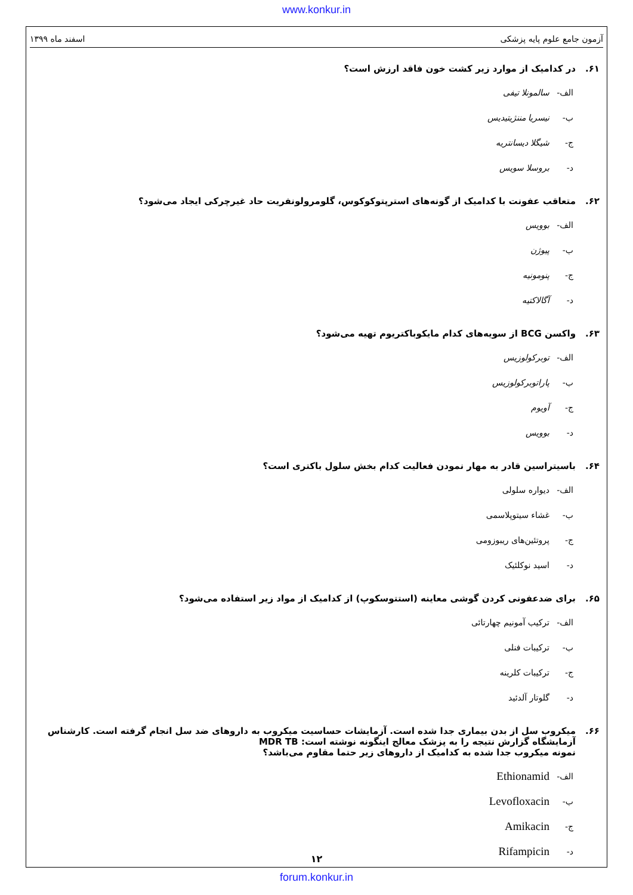www.konkur.in
آزمون جامع علوم پایه پزشکی اسفند ماه ۱۳۹۹
۶۱. در کدامیک از موارد زیر کشت خون فاقد ارزش است؟
الف- سالمونلا تیفی
ب- نیسریا مننژیتیدیس
ج- شیگلا دیسانتریه
د- بروسلا سویس
۶۲. متعاقب عفونت با کدامیک از گونه‌های استرپتوکوکوس، گلومرولونفریت حاد غیرچرکی ایجاد می‌شود؟
الف- بوویس
ب- پیوژن
ج- پنومونیه
د- آگالاکتیه
۶۳. واکسن BCG از سویه‌های کدام مایکوباکتریوم تهیه می‌شود؟
الف- توبرکولوزیس
ب- پاراتوبرکولوزیس
ج- آویوم
د- بوویس
۶۴. باسیتراسین قادر به مهار نمودن فعالیت کدام بخش سلول باکتری است؟
الف- دیواره سلولی
ب- غشاء سیتوپلاسمی
ج- پروتئین‌های ریبوزومی
د- اسید نوکلئیک
۶۵. برای ضدعفونی کردن گوشی معاینه (استتوسکوپ) از کدامیک از مواد زیر استفاده می‌شود؟
الف- ترکیب آمونیم چهارتائی
ب- ترکیبات فنلی
ج- ترکیبات کلرینه
د- گلوتار آلدئید
۶۶. میکروب سل از بدن بیماری جدا شده است. آزمایشات حساسیت میکروب به داروهای ضد سل انجام گرفته است. کارشناس آزمایشگاه گزارش نتیجه را به پزشک معالج اینگونه نوشته است: MDR TB
نمونه میکروب جدا شده به کدامیک از داروهای زیر حتما مقاوم می‌باشد؟
الف- Ethionamid
ب- Levofloxacin
ج- Amikacin
د- Rifampicin
۱۲
forum.konkur.in